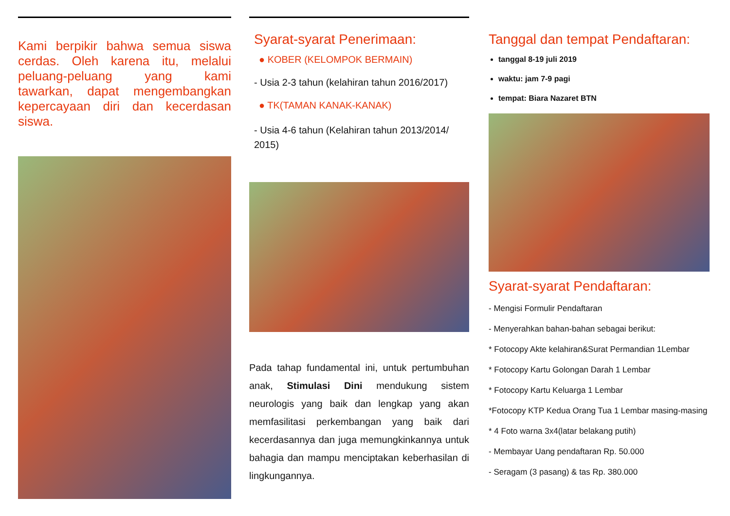Kami berpikir bahwa semua siswa cerdas. Oleh karena itu, melalui peluang-peluang yang kami tawarkan, dapat mengembangkan kepercayaan diri dan kecerdasan siswa.
Syarat-syarat Penerimaan:
● KOBER (KELOMPOK BERMAIN)
- Usia 2-3 tahun (kelahiran tahun 2016/2017)
● TK(TAMAN KANAK-KANAK)
- Usia 4-6 tahun (Kelahiran tahun 2013/2014/ 2015)
Pada tahap fundamental ini, untuk pertumbuhan anak, Stimulasi Dini mendukung sistem neurologis yang baik dan lengkap yang akan memfasilitasi perkembangan yang baik dari kecerdasannya dan juga memungkinkannya untuk bahagia dan mampu menciptakan keberhasilan di lingkungannya.
Tanggal dan tempat Pendaftaran:
tanggal 8-19 juli 2019
waktu: jam 7-9 pagi
tempat: Biara Nazaret BTN
Syarat-syarat Pendaftaran:
- Mengisi Formulir Pendaftaran
- Menyerahkan bahan-bahan sebagai berikut:
* Fotocopy Akte kelahiran&Surat Permandian 1Lembar
* Fotocopy Kartu Golongan Darah 1 Lembar
* Fotocopy Kartu Keluarga 1 Lembar
*Fotocopy KTP Kedua Orang Tua 1 Lembar masing-masing
* 4 Foto warna 3x4(latar belakang putih)
- Membayar Uang pendaftaran Rp. 50.000
- Seragam (3 pasang) & tas Rp. 380.000